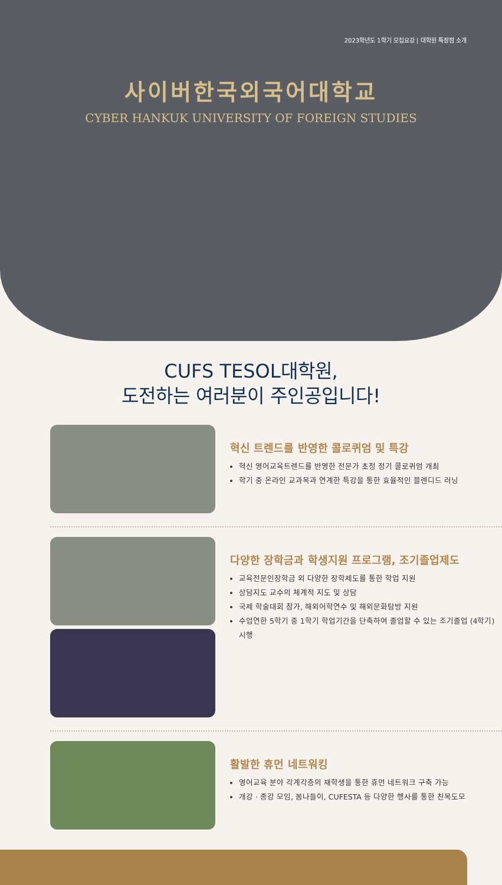2023학년도 1학기 모집요강 | 대학원 특장점 소개
사이버한국외국어대학교
CYBER HANKUK UNIVERSITY OF FOREIGN STUDIES
CUFS TESOL대학원,
도전하는 여러분이 주인공입니다!
혁신 트렌드를 반영한 콜로퀴엄 및 특강
혁신 영어교육트렌드를 반영한 전문가 초청 정기 콜로퀴엄 개최
학기 중 온라인 교과목과 연계한 특강을 통한 효율적인 블렌디드 러닝
다양한 장학금과 학생지원 프로그램, 조기졸업제도
교육전문인장학금 외 다양한 장학제도를 통한 학업 지원
상담지도 교수의 체계적 지도 및 상담
국제 학술대회 참가, 해외어학연수 및 해외문화탐방 지원
수업연한 5학기 중 1학기 학업기간을 단축하여 졸업할 수 있는 조기졸업 (4학기) 시행
활발한 휴먼 네트워킹
영어교육 분야 각계각층의 재학생을 통한 휴먼 네트워크 구축 가능
개강 · 종강 모임, 봄나들이, CUFESTA 등 다양한 행사를 통한 친목도모